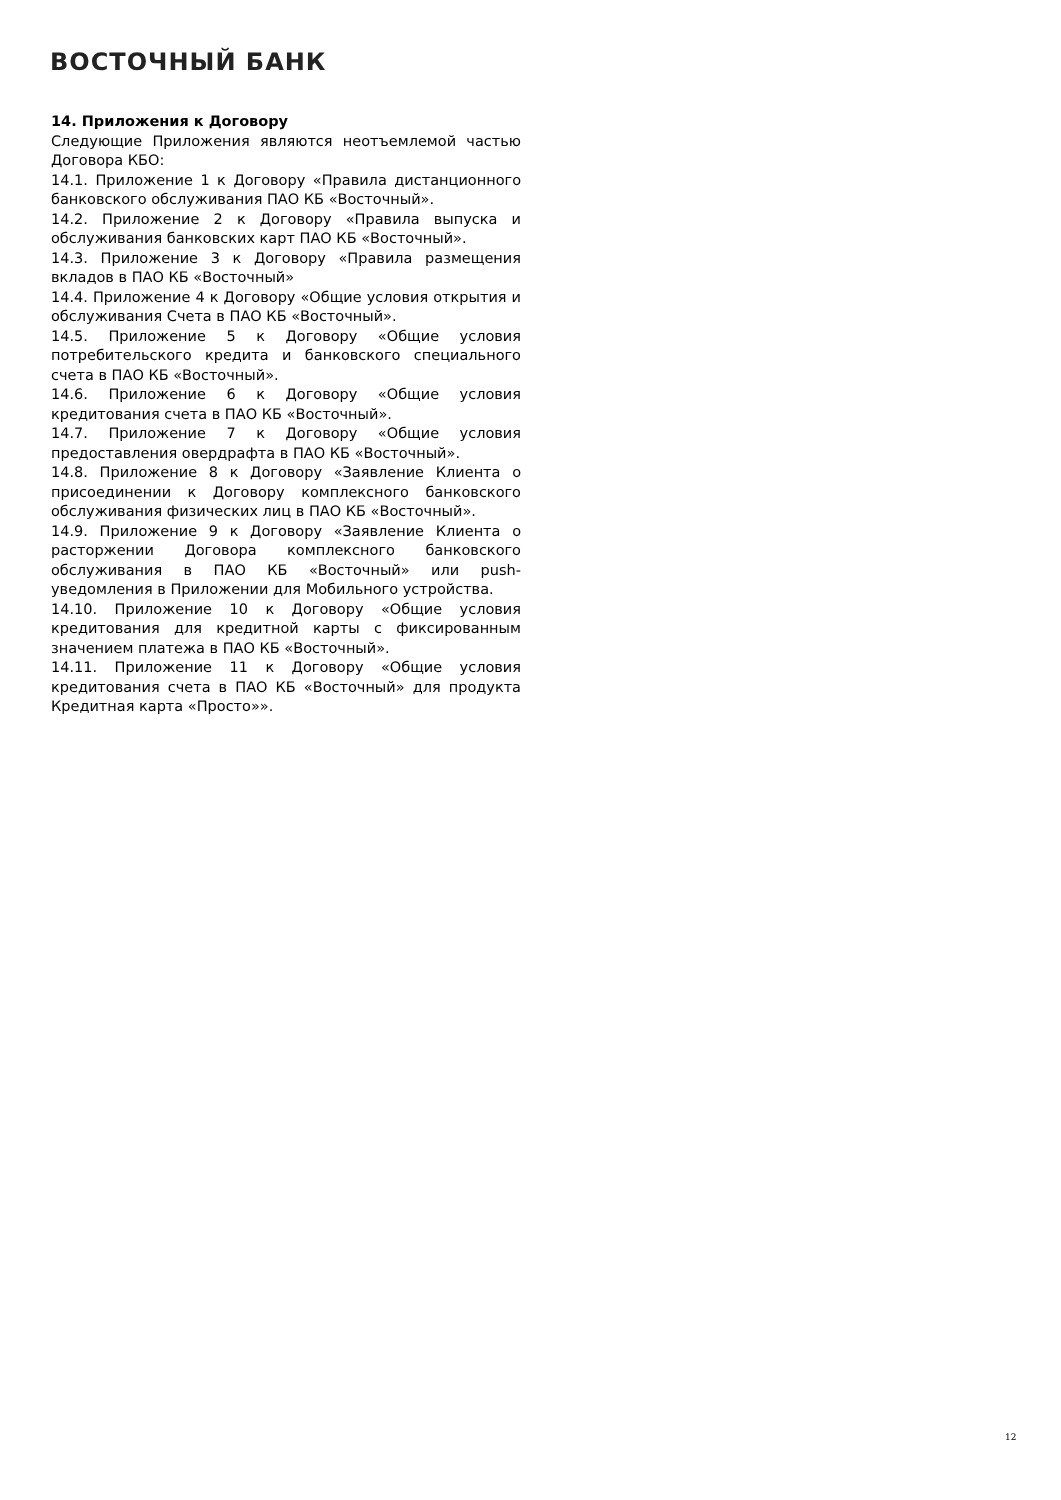ВОСТОЧНЫЙ БАНК
14. Приложения к Договору
Следующие Приложения являются неотъемлемой частью Договора КБО:
14.1. Приложение 1 к Договору «Правила дистанционного банковского обслуживания ПАО КБ «Восточный».
14.2. Приложение 2 к Договору «Правила выпуска и обслуживания банковских карт ПАО КБ «Восточный».
14.3. Приложение 3 к Договору «Правила размещения вкладов в ПАО КБ «Восточный»
14.4. Приложение 4 к Договору «Общие условия открытия и обслуживания Счета в ПАО КБ «Восточный».
14.5. Приложение 5 к Договору «Общие условия потребительского кредита и банковского специального счета в ПАО КБ «Восточный».
14.6. Приложение 6 к Договору «Общие условия кредитования счета в ПАО КБ «Восточный».
14.7. Приложение 7 к Договору «Общие условия предоставления овердрафта в ПАО КБ «Восточный».
14.8. Приложение 8 к Договору «Заявление Клиента о присоединении к Договору комплексного банковского обслуживания физических лиц в ПАО КБ «Восточный».
14.9. Приложение 9 к Договору «Заявление Клиента о расторжении Договора комплексного банковского обслуживания в ПАО КБ «Восточный» или push-уведомления в Приложении для Мобильного устройства.
14.10. Приложение 10 к Договору «Общие условия кредитования для кредитной карты с фиксированным значением платежа в ПАО КБ «Восточный».
14.11. Приложение 11 к Договору «Общие условия кредитования счета в ПАО КБ «Восточный» для продукта Кредитная карта «Просто»».
12